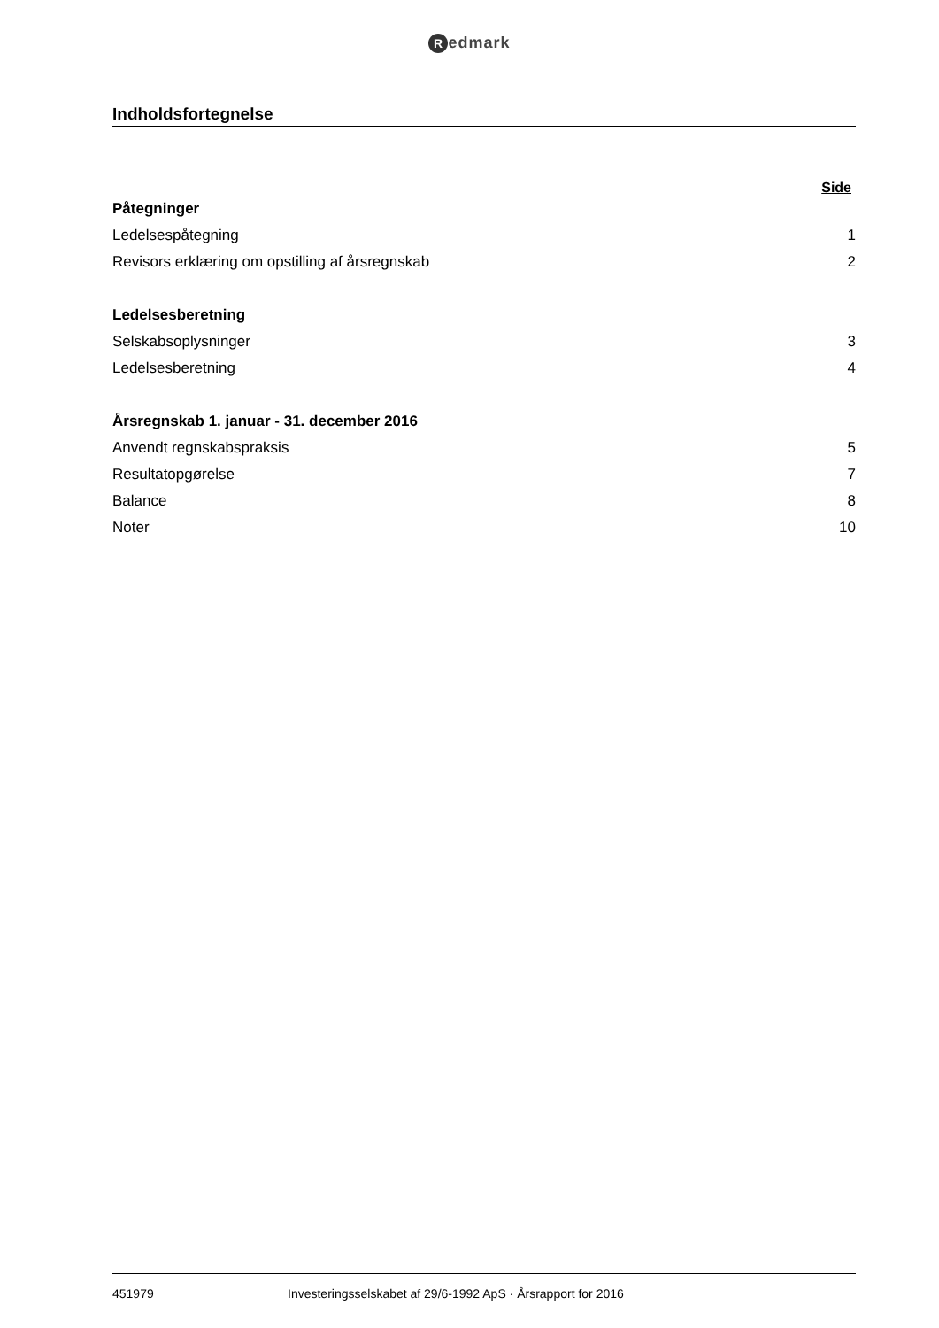Redmark
Indholdsfortegnelse
Side
Påtegninger
Ledelsespåtegning 1
Revisors erklæring om opstilling af årsregnskab 2
Ledelsesberetning
Selskabsoplysninger 3
Ledelsesberetning 4
Årsregnskab 1. januar - 31. december 2016
Anvendt regnskabspraksis 5
Resultatopgørelse 7
Balance 8
Noter 10
451979 Investeringsselskabet af 29/6-1992 ApS · Årsrapport for 2016